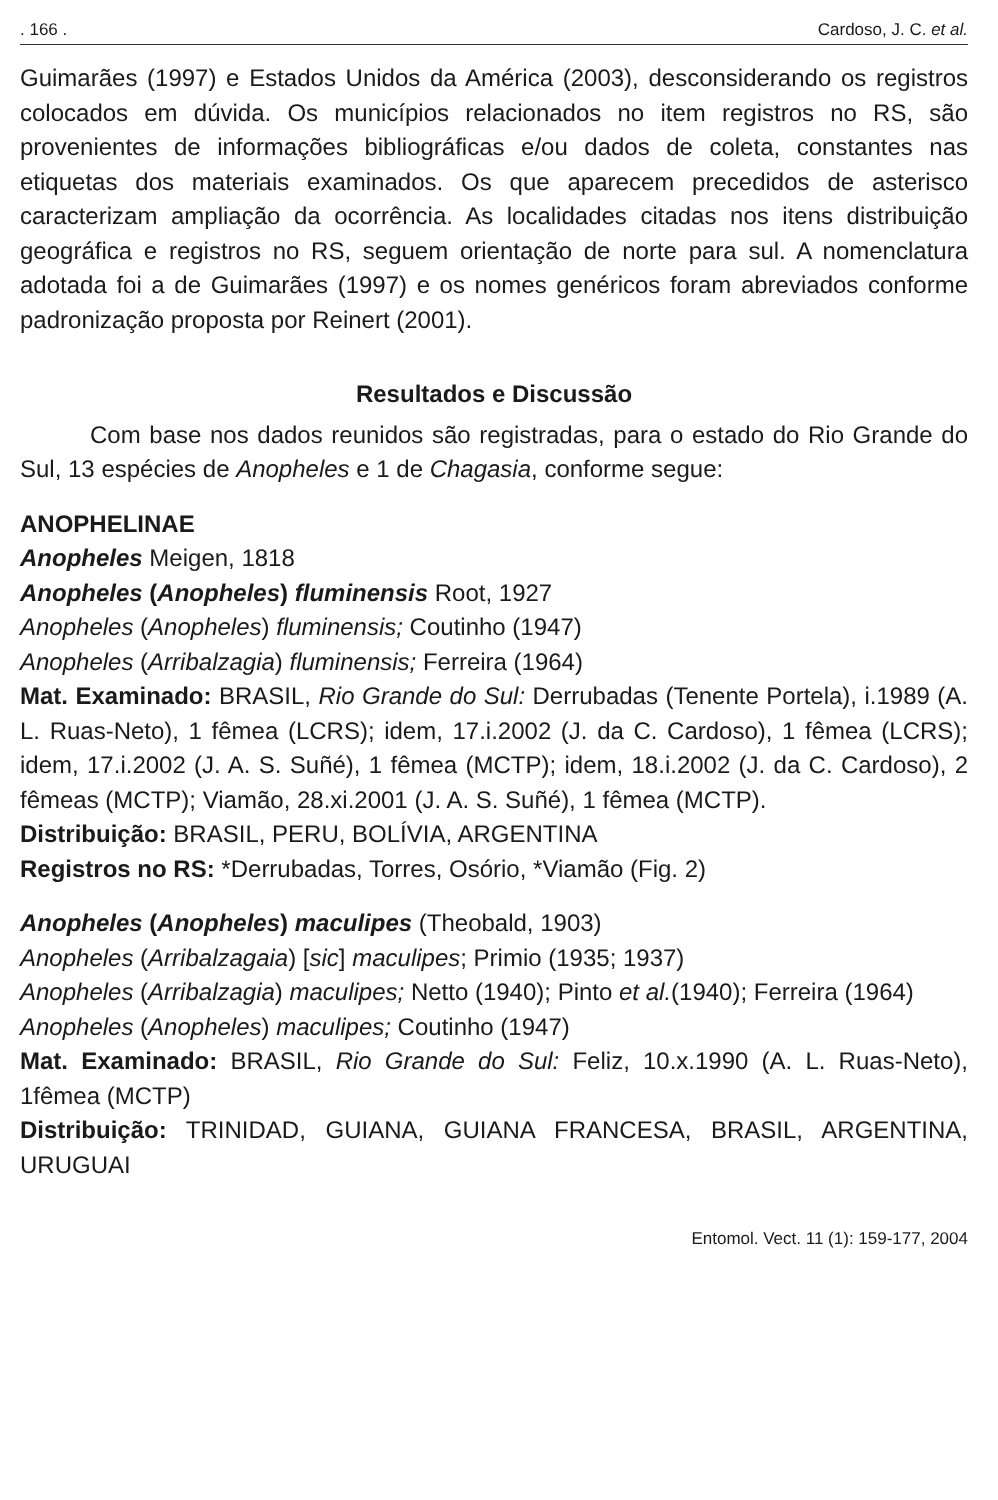. 166 . Cardoso, J. C. et al.
Guimarães (1997) e Estados Unidos da América (2003), desconsiderando os registros colocados em dúvida. Os municípios relacionados no item registros no RS, são provenientes de informações bibliográficas e/ou dados de coleta, constantes nas etiquetas dos materiais examinados. Os que aparecem precedidos de asterisco caracterizam ampliação da ocorrência. As localidades citadas nos itens distribuição geográfica e registros no RS, seguem orientação de norte para sul. A nomenclatura adotada foi a de Guimarães (1997) e os nomes genéricos foram abreviados conforme padronização proposta por Reinert (2001).
Resultados e Discussão
Com base nos dados reunidos são registradas, para o estado do Rio Grande do Sul, 13 espécies de Anopheles e 1 de Chagasia, conforme segue:
ANOPHELINAE
Anopheles Meigen, 1818
Anopheles (Anopheles) fluminensis Root, 1927
Anopheles (Anopheles) fluminensis; Coutinho (1947)
Anopheles (Arribalzagia) fluminensis; Ferreira (1964)
Mat. Examinado: BRASIL, Rio Grande do Sul: Derrubadas (Tenente Portela), i.1989 (A. L. Ruas-Neto), 1 fêmea (LCRS); idem, 17.i.2002 (J. da C. Cardoso), 1 fêmea (LCRS); idem, 17.i.2002 (J. A. S. Suñé), 1 fêmea (MCTP); idem, 18.i.2002 (J. da C. Cardoso), 2 fêmeas (MCTP); Viamão, 28.xi.2001 (J. A. S. Suñé), 1 fêmea (MCTP).
Distribuição: BRASIL, PERU, BOLÍVIA, ARGENTINA
Registros no RS: *Derrubadas, Torres, Osório, *Viamão (Fig. 2)
Anopheles (Anopheles) maculipes (Theobald, 1903)
Anopheles (Arribalzagaia) [sic] maculipes; Primio (1935; 1937)
Anopheles (Arribalzagia) maculipes; Netto (1940); Pinto et al.(1940); Ferreira (1964)
Anopheles (Anopheles) maculipes; Coutinho (1947)
Mat. Examinado: BRASIL, Rio Grande do Sul: Feliz, 10.x.1990 (A. L. Ruas-Neto), 1fêmea (MCTP)
Distribuição: TRINIDAD, GUIANA, GUIANA FRANCESA, BRASIL, ARGENTINA, URUGUAI
Entomol. Vect. 11 (1): 159-177, 2004